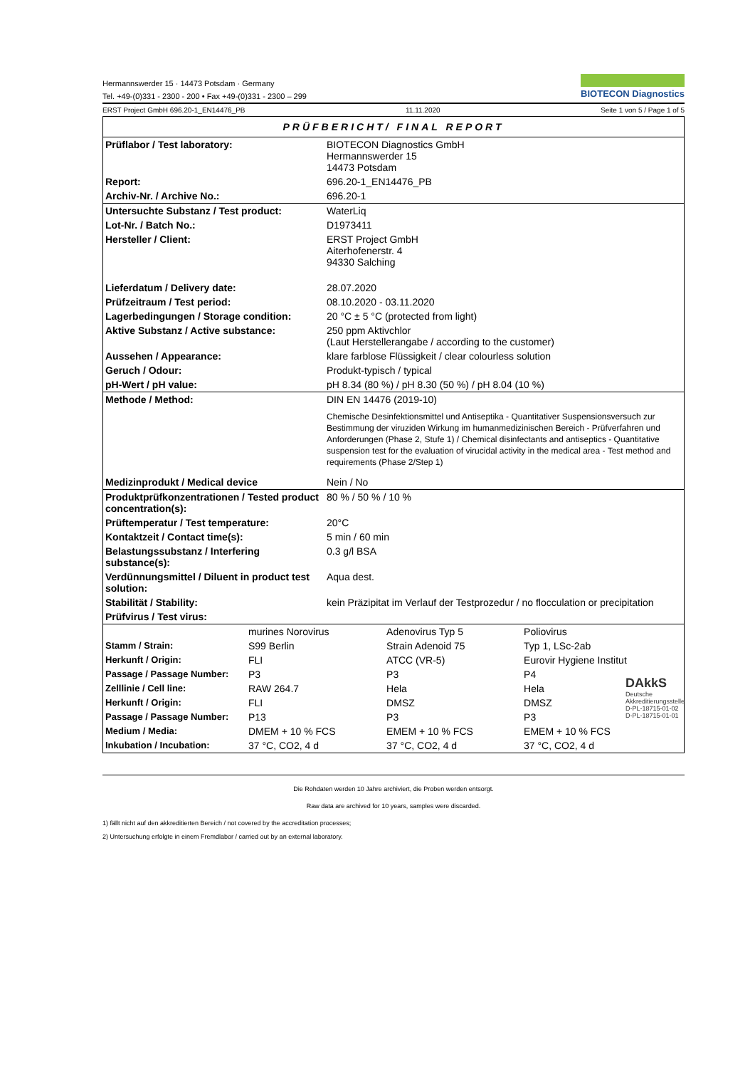Hermannswerder 15 · 14473 Potsdam · Germany
Tel. +49-(0)331 - 2300 - 200 • Fax +49-(0)331 - 2300 – 299
BIOTECON Diagnostics
ERST Project GmbH 696.20-1_EN14476_PB 11.11.2020 Seite 1 von 5 / Page 1 of 5
PRÜFBERICHT/ FINAL REPORT
| Prüflabor / Test laboratory: | BIOTECON Diagnostics GmbH Hermannswerder 15 14473 Potsdam |
| Report: | 696.20-1_EN14476_PB |
| Archiv-Nr. / Archive No.: | 696.20-1 |
| Untersuchte Substanz / Test product: | WaterLiq |
| Lot-Nr. / Batch No.: | D1973411 |
| Hersteller / Client: | ERST Project GmbH Aiterhofenerstr. 4 94330 Salching |
| Lieferdatum / Delivery date: | 28.07.2020 |
| Prüfzeitraum / Test period: | 08.10.2020 - 03.11.2020 |
| Lagerbedingungen / Storage condition: | 20 °C ± 5 °C (protected from light) |
| Aktive Substanz / Active substance: | 250 ppm Aktivchlor (Laut Herstellerangabe / according to the customer) |
| Aussehen / Appearance: | klare farblose Flüssigkeit / clear colourless solution |
| Geruch / Odour: | Produkt-typisch / typical |
| pH-Wert / pH value: | pH 8.34 (80 %) / pH 8.30 (50 %) / pH 8.04 (10 %) |
| Methode / Method: | DIN EN 14476 (2019-10) Chemische Desinfektionsmittel und Antiseptika - Quantitativer Suspensionsversuch zur Bestimmung der viruziden Wirkung im humanmedizinischen Bereich - Prüfverfahren und Anforderungen (Phase 2, Stufe 1) / Chemical disinfectants and antiseptics - Quantitative suspension test for the evaluation of virucidal activity in the medical area - Test method and requirements (Phase 2/Step 1) |
| Medizinprodukt / Medical device | Nein / No |
| Produktprüfkonzentrationen / Tested product concentration(s): | 80 % / 50 % / 10 % |
| Prüftemperatur / Test temperature: | 20°C |
| Kontaktzeit / Contact time(s): | 5 min / 60 min |
| Belastungssubstanz / Interfering substance(s): | 0.3 g/l BSA |
| Verdünnungsmittel / Diluent in product test solution: | Aqua dest. |
| Stabilität / Stability: | kein Präzipitat im Verlauf der Testprozedur / no flocculation or precipitation |
| Prüfvirus / Test virus: | |
| | murines Norovirus | Adenovirus Typ 5 | Poliovirus |
| Stamm / Strain: | S99 Berlin | Strain Adenoid 75 | Typ 1, LSc-2ab |
| Herkunft / Origin: | FLI | ATCC (VR-5) | Eurovir Hygiene Institut |
| Passage / Passage Number: | P3 | P3 | P4 |
| Zelllinie / Cell line: | RAW 264.7 | Hela | Hela |
| Herkunft / Origin: | FLI | DMSZ | DMSZ |
| Passage / Passage Number: | P13 | P3 | P3 |
| Medium / Media: | DMEM + 10 % FCS | EMEM + 10 % FCS | EMEM + 10 % FCS |
| Inkubation / Incubation: | 37 °C, CO2, 4 d | 37 °C, CO2, 4 d | 37 °C, CO2, 4 d |
Die Rohdaten werden 10 Jahre archiviert, die Proben werden entsorgt.
Raw data are archived for 10 years, samples were discarded.
1) fällt nicht auf den akkreditierten Bereich / not covered by the accreditation processes;
2) Untersuchung erfolgte in einem Fremdlabor / carried out by an external laboratory.
DAkkS
Deutsche
Akkreditierungsstelle
D-PL-18715-01-02
D-PL-18715-01-01